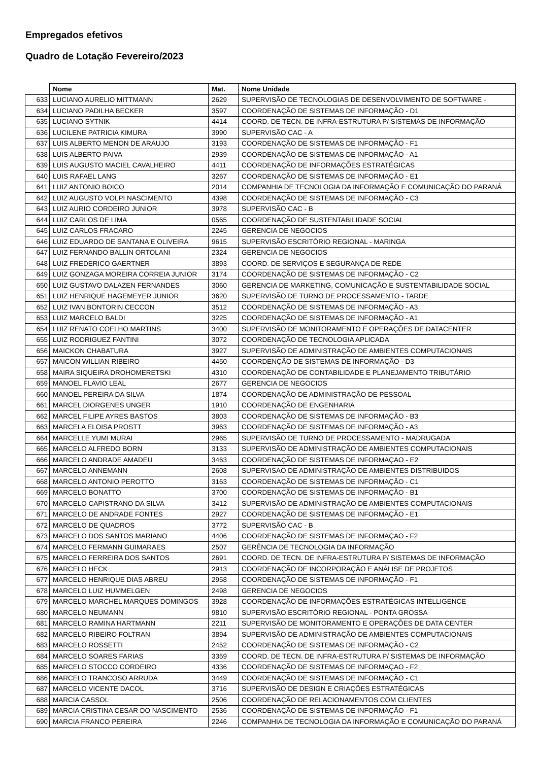Empregados efetivos
Quadro de Lotação Fevereiro/2023
| | Nome | Mat. | Nome Unidade |
| --- | --- | --- | --- |
| 633 | LUCIANO AURELIO MITTMANN | 2629 | SUPERVISÃO DE TECNOLOGIAS DE DESENVOLVIMENTO DE SOFTWARE - |
| 634 | LUCIANO PADILHA BECKER | 3597 | COORDENAÇÃO DE SISTEMAS DE INFORMAÇÃO - D1 |
| 635 | LUCIANO SYTNIK | 4414 | COORD. DE TECN. DE INFRA-ESTRUTURA P/ SISTEMAS DE INFORMAÇÃO |
| 636 | LUCILENE PATRICIA KIMURA | 3990 | SUPERVISÃO CAC - A |
| 637 | LUIS ALBERTO MENON DE ARAUJO | 3193 | COORDENAÇÃO DE SISTEMAS DE INFORMAÇÃO - F1 |
| 638 | LUIS ALBERTO PAIVA | 2939 | COORDENAÇÃO DE SISTEMAS DE INFORMAÇÃO - A1 |
| 639 | LUIS AUGUSTO MACIEL CAVALHEIRO | 4411 | COORDENAÇÃO DE INFORMAÇÕES ESTRATÉGICAS |
| 640 | LUIS RAFAEL LANG | 3267 | COORDENAÇÃO DE SISTEMAS DE INFORMAÇÃO - E1 |
| 641 | LUIZ ANTONIO BOICO | 2014 | COMPANHIA DE TECNOLOGIA DA INFORMAÇÃO E COMUNICAÇÃO DO PARANÁ |
| 642 | LUIZ AUGUSTO VOLPI NASCIMENTO | 4398 | COORDENAÇÃO DE SISTEMAS DE INFORMAÇÃO - C3 |
| 643 | LUIZ AURIO CORDEIRO JUNIOR | 3978 | SUPERVISÃO CAC - B |
| 644 | LUIZ CARLOS DE LIMA | 0565 | COORDENAÇÃO DE SUSTENTABILIDADE SOCIAL |
| 645 | LUIZ CARLOS FRACARO | 2245 | GERENCIA DE NEGOCIOS |
| 646 | LUIZ EDUARDO DE SANTANA E OLIVEIRA | 9615 | SUPERVISÃO ESCRITÓRIO REGIONAL - MARINGA |
| 647 | LUIZ FERNANDO BALLIN ORTOLANI | 2324 | GERENCIA DE NEGOCIOS |
| 648 | LUIZ FREDERICO GAERTNER | 3893 | COORD. DE SERVIÇOS E SEGURANÇA DE REDE |
| 649 | LUIZ GONZAGA MOREIRA CORREIA JUNIOR | 3174 | COORDENAÇÃO DE SISTEMAS DE INFORMAÇÃO - C2 |
| 650 | LUIZ GUSTAVO DALAZEN FERNANDES | 3060 | GERENCIA DE MARKETING, COMUNICAÇÃO E SUSTENTABILIDADE SOCIAL |
| 651 | LUIZ HENRIQUE HAGEMEYER JUNIOR | 3620 | SUPERVISÃO DE TURNO DE PROCESSAMENTO - TARDE |
| 652 | LUIZ IVAN BONTORIN CECCON | 3512 | COORDENAÇÃO DE SISTEMAS DE INFORMAÇÃO - A3 |
| 653 | LUIZ MARCELO BALDI | 3225 | COORDENAÇÃO DE SISTEMAS DE INFORMAÇÃO - A1 |
| 654 | LUIZ RENATO COELHO MARTINS | 3400 | SUPERVISÃO DE MONITORAMENTO E OPERAÇÕES DE DATACENTER |
| 655 | LUIZ RODRIGUEZ FANTINI | 3072 | COORDENAÇÃO DE TECNOLOGIA APLICADA |
| 656 | MAICKON CHABATURA | 3927 | SUPERVISÃO DE ADMINISTRAÇÃO DE AMBIENTES COMPUTACIONAIS |
| 657 | MAICON WILLIAN RIBEIRO | 4450 | COORDENÇÃO DE SISTEMAS DE INFORMAÇÃO - D3 |
| 658 | MAIRA SIQUEIRA DROHOMERETSKI | 4310 | COORDENAÇÃO DE CONTABILIDADE E PLANEJAMENTO TRIBUTÁRIO |
| 659 | MANOEL FLAVIO LEAL | 2677 | GERENCIA DE NEGOCIOS |
| 660 | MANOEL PEREIRA DA SILVA | 1874 | COORDENAÇÃO DE ADMINISTRAÇÃO DE PESSOAL |
| 661 | MARCEL DIORGENES UNGER | 1910 | COORDENAÇÃO DE ENGENHARIA |
| 662 | MARCEL FILIPE AYRES BASTOS | 3803 | COORDENAÇÃO DE SISTEMAS DE INFORMAÇÃO - B3 |
| 663 | MARCELA ELOISA PROSTT | 3963 | COORDENAÇÃO DE SISTEMAS DE INFORMAÇÃO - A3 |
| 664 | MARCELLE YUMI MURAI | 2965 | SUPERVISÃO DE TURNO DE PROCESSAMENTO - MADRUGADA |
| 665 | MARCELO ALFREDO BORN | 3133 | SUPERVISÃO DE ADMINISTRAÇÃO DE AMBIENTES COMPUTACIONAIS |
| 666 | MARCELO ANDRADE AMADEU | 3463 | COORDENAÇÃO DE SISTEMAS DE INFORMAÇAO - E2 |
| 667 | MARCELO ANNEMANN | 2608 | SUPERVISAO DE ADMINISTRAÇÃO DE AMBIENTES DISTRIBUIDOS |
| 668 | MARCELO ANTONIO PEROTTO | 3163 | COORDENAÇÃO DE SISTEMAS DE INFORMAÇÃO - C1 |
| 669 | MARCELO BONATTO | 3700 | COORDENAÇÃO DE SISTEMAS DE INFORMAÇÃO - B1 |
| 670 | MARCELO CAPISTRANO DA SILVA | 3412 | SUPERVISÃO DE ADMINISTRAÇÃO DE AMBIENTES COMPUTACIONAIS |
| 671 | MARCELO DE ANDRADE FONTES | 2927 | COORDENAÇÃO DE SISTEMAS DE INFORMAÇÃO - E1 |
| 672 | MARCELO DE QUADROS | 3772 | SUPERVISÃO CAC - B |
| 673 | MARCELO DOS SANTOS MARIANO | 4406 | COORDENAÇÃO DE SISTEMAS DE INFORMAÇAO - F2 |
| 674 | MARCELO FERMANN GUIMARAES | 2507 | GERÊNCIA DE TECNOLOGIA DA INFORMAÇÃO |
| 675 | MARCELO FERREIRA DOS SANTOS | 2691 | COORD. DE TECN. DE INFRA-ESTRUTURA P/ SISTEMAS DE INFORMAÇÃO |
| 676 | MARCELO HECK | 2913 | COORDENAÇÃO DE INCORPORAÇÃO E ANÁLISE DE PROJETOS |
| 677 | MARCELO HENRIQUE DIAS ABREU | 2958 | COORDENAÇÃO DE SISTEMAS DE INFORMAÇÃO - F1 |
| 678 | MARCELO LUIZ HUMMELGEN | 2498 | GERENCIA DE NEGOCIOS |
| 679 | MARCELO MARCHEL MARQUES DOMINGOS | 3928 | COORDENAÇÃO DE INFORMAÇÕES ESTRATÉGICAS INTELLIGENCE |
| 680 | MARCELO NEUMANN | 9810 | SUPERVISÃO ESCRITÓRIO REGIONAL - PONTA GROSSA |
| 681 | MARCELO RAMINA HARTMANN | 2211 | SUPERVISÃO DE MONITORAMENTO E OPERAÇÕES DE DATA CENTER |
| 682 | MARCELO RIBEIRO FOLTRAN | 3894 | SUPERVISÃO DE ADMINISTRAÇÃO DE AMBIENTES COMPUTACIONAIS |
| 683 | MARCELO ROSSETTI | 2452 | COORDENAÇÃO DE SISTEMAS DE INFORMAÇÃO - C2 |
| 684 | MARCELO SOARES FARIAS | 3359 | COORD. DE TECN. DE INFRA-ESTRUTURA P/ SISTEMAS DE INFORMAÇÃO |
| 685 | MARCELO STOCCO CORDEIRO | 4336 | COORDENAÇÃO DE SISTEMAS DE INFORMAÇAO - F2 |
| 686 | MARCELO TRANCOSO ARRUDA | 3449 | COORDENAÇÃO DE SISTEMAS DE INFORMAÇÃO - C1 |
| 687 | MARCELO VICENTE DACOL | 3716 | SUPERVISÃO DE DESIGN E CRIAÇÕES ESTRATÉGICAS |
| 688 | MARCIA CASSOL | 2506 | COORDENAÇÃO DE RELACIONAMENTOS COM CLIENTES |
| 689 | MARCIA CRISTINA CESAR DO NASCIMENTO | 2536 | COORDENAÇÃO DE SISTEMAS DE INFORMAÇÃO - F1 |
| 690 | MARCIA FRANCO PEREIRA | 2246 | COMPANHIA DE TECNOLOGIA DA INFORMAÇÃO E COMUNICAÇÃO DO PARANÁ |